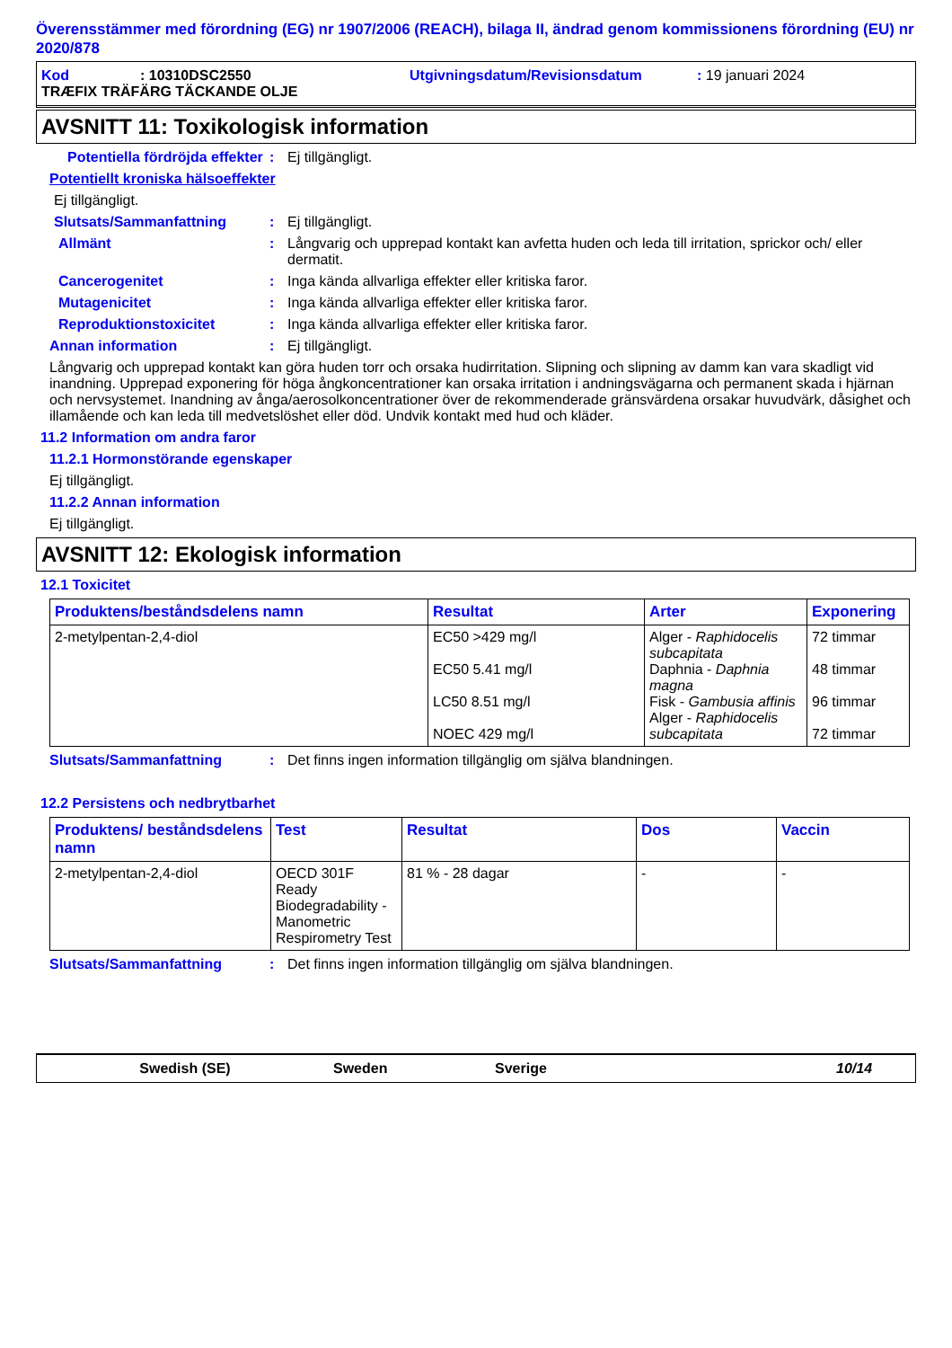Överensstämmer med förordning (EG) nr 1907/2006 (REACH), bilaga II, ändrad genom kommissionens förordning (EU) nr 2020/878
Kod: 10310DSC2550 Utgivningsdatum/Revisionsdatum: 19 januari 2024
TRÆFIX TRÄFÄRG TÄCKANDE OLJE
AVSNITT 11: Toxikologisk information
Potentiella fördröjda effekter: Ej tillgängligt.
Potentiellt kroniska hälsoeffekter
Ej tillgängligt.
Slutsats/Sammanfattning: Ej tillgängligt.
Allmänt: Långvarig och upprepad kontakt kan avfetta huden och leda till irritation, sprickor och/ eller dermatit.
Cancerogenitet: Inga kända allvarliga effekter eller kritiska faror.
Mutagenicitet: Inga kända allvarliga effekter eller kritiska faror.
Reproduktionstoxicitet: Inga kända allvarliga effekter eller kritiska faror.
Annan information: Ej tillgängligt.
Långvarig och upprepad kontakt kan göra huden torr och orsaka hudirritation. Slipning och slipning av damm kan vara skadligt vid inandning. Upprepad exponering för höga ångkoncentrationer kan orsaka irritation i andningsvägarna och permanent skada i hjärnan och nervsystemet. Inandning av ånga/aerosolkoncentrationer över de rekommenderade gränsvärdena orsakar huvudvärk, dåsighet och illamående och kan leda till medvetslöshet eller död. Undvik kontakt med hud och kläder.
11.2 Information om andra faror
11.2.1 Hormonstörande egenskaper
Ej tillgängligt.
11.2.2 Annan information
Ej tillgängligt.
AVSNITT 12: Ekologisk information
12.1 Toxicitet
| Produktens/beståndsdelens namn | Resultat | Arter | Exponering |
| --- | --- | --- | --- |
| 2-metylpentan-2,4-diol | EC50 >429 mg/l EC50 5.41 mg/l LC50 8.51 mg/l NOEC 429 mg/l | Alger - Raphidocelis subcapitata Daphnia - Daphnia magna Fisk - Gambusia affinis Alger - Raphidocelis subcapitata | 72 timmar 48 timmar 96 timmar 72 timmar |
Slutsats/Sammanfattning: Det finns ingen information tillgänglig om själva blandningen.
12.2 Persistens och nedbrytbarhet
| Produktens/ beståndsdelens namn | Test | Resultat | Dos | Vaccin |
| --- | --- | --- | --- | --- |
| 2-metylpentan-2,4-diol | OECD 301F Ready Biodegradability - Manometric Respirometry Test | 81 % - 28 dagar | - | - |
Slutsats/Sammanfattning: Det finns ingen information tillgänglig om själva blandningen.
Swedish (SE) Sweden Sverige 10/14